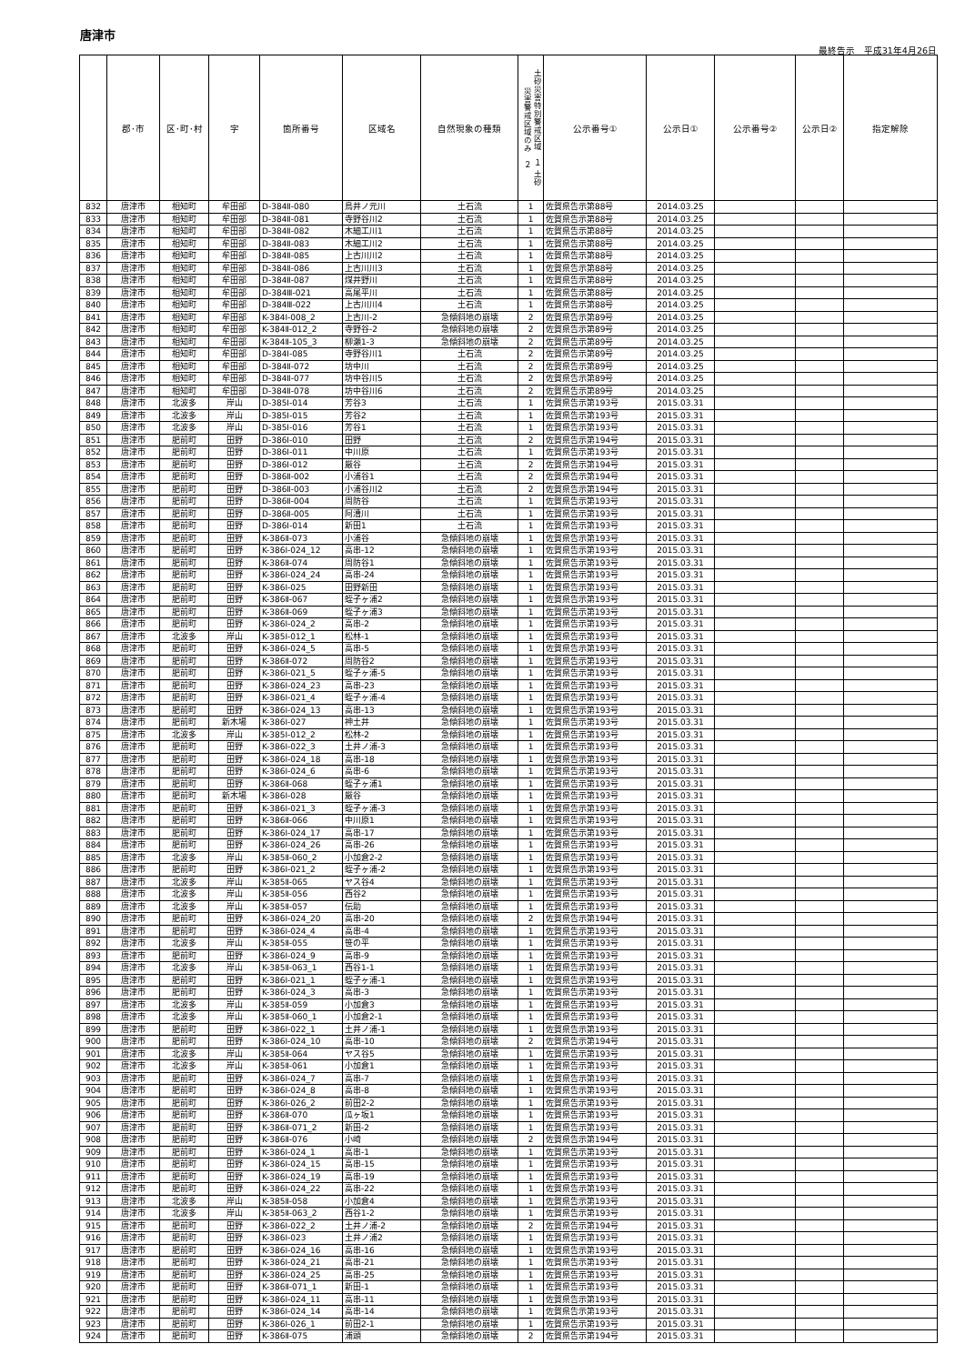唐津市
最終告示　平成31年4月26日
| | 郡･市 | 区･町･村 | 字 | 箇所番号 | 区域名 | 自然現象の種類 | 土砂災害特別警戒区域 １ 土砂災害警戒区域のみ ２ | 公示番号① | 公示日① | 公示番号② | 公示日② | 指定解除 |
| --- | --- | --- | --- | --- | --- | --- | --- | --- | --- | --- | --- | --- |
| 832 | 唐津市 | 相知町 | 牟田部 | D-384Ⅱ-080 | 鳥井ノ元川 | 土石流 | 1 | 佐賀県告示第88号 | 2014.03.25 | | | |
| 833 | 唐津市 | 相知町 | 牟田部 | D-384Ⅱ-081 | 寺野谷川2 | 土石流 | 1 | 佐賀県告示第88号 | 2014.03.25 | | | |
| 834 | 唐津市 | 相知町 | 牟田部 | D-384Ⅱ-082 | 木細工川1 | 土石流 | 1 | 佐賀県告示第88号 | 2014.03.25 | | | |
| 835 | 唐津市 | 相知町 | 牟田部 | D-384Ⅱ-083 | 木細工川2 | 土石流 | 1 | 佐賀県告示第88号 | 2014.03.25 | | | |
| 836 | 唐津市 | 相知町 | 牟田部 | D-384Ⅱ-085 | 上古川川2 | 土石流 | 1 | 佐賀県告示第88号 | 2014.03.25 | | | |
| 837 | 唐津市 | 相知町 | 牟田部 | D-384Ⅱ-086 | 上古川川3 | 土石流 | 1 | 佐賀県告示第88号 | 2014.03.25 | | | |
| 838 | 唐津市 | 相知町 | 牟田部 | D-384Ⅱ-087 | 煤井野川 | 土石流 | 1 | 佐賀県告示第88号 | 2014.03.25 | | | |
| 839 | 唐津市 | 相知町 | 牟田部 | D-384Ⅲ-021 | 高尾平川 | 土石流 | 1 | 佐賀県告示第88号 | 2014.03.25 | | | |
| 840 | 唐津市 | 相知町 | 牟田部 | D-384Ⅲ-022 | 上古川川4 | 土石流 | 1 | 佐賀県告示第88号 | 2014.03.25 | | | |
| 841 | 唐津市 | 相知町 | 牟田部 | K-384Ⅰ-008_2 | 上古川-2 | 急傾斜地の崩壊 | 2 | 佐賀県告示第89号 | 2014.03.25 | | | |
| 842 | 唐津市 | 相知町 | 牟田部 | K-384Ⅱ-012_2 | 寺野谷-2 | 急傾斜地の崩壊 | 2 | 佐賀県告示第89号 | 2014.03.25 | | | |
| 843 | 唐津市 | 相知町 | 牟田部 | K-384Ⅱ-105_3 | 柳瀬1-3 | 急傾斜地の崩壊 | 2 | 佐賀県告示第89号 | 2014.03.25 | | | |
| 844 | 唐津市 | 相知町 | 牟田部 | D-384Ⅰ-085 | 寺野谷川1 | 土石流 | 2 | 佐賀県告示第89号 | 2014.03.25 | | | |
| 845 | 唐津市 | 相知町 | 牟田部 | D-384Ⅱ-072 | 坊中川 | 土石流 | 2 | 佐賀県告示第89号 | 2014.03.25 | | | |
| 846 | 唐津市 | 相知町 | 牟田部 | D-384Ⅱ-077 | 坊中谷川5 | 土石流 | 2 | 佐賀県告示第89号 | 2014.03.25 | | | |
| 847 | 唐津市 | 相知町 | 牟田部 | D-384Ⅱ-078 | 坊中谷川6 | 土石流 | 2 | 佐賀県告示第89号 | 2014.03.25 | | | |
| 848 | 唐津市 | 北波多 | 岸山 | D-385Ⅰ-014 | 芳谷3 | 土石流 | 1 | 佐賀県告示第193号 | 2015.03.31 | | | |
| 849 | 唐津市 | 北波多 | 岸山 | D-385Ⅰ-015 | 芳谷2 | 土石流 | 1 | 佐賀県告示第193号 | 2015.03.31 | | | |
| 850 | 唐津市 | 北波多 | 岸山 | D-385Ⅰ-016 | 芳谷1 | 土石流 | 1 | 佐賀県告示第193号 | 2015.03.31 | | | |
| 851 | 唐津市 | 肥前町 | 田野 | D-386Ⅰ-010 | 田野 | 土石流 | 2 | 佐賀県告示第194号 | 2015.03.31 | | | |
| 852 | 唐津市 | 肥前町 | 田野 | D-386Ⅰ-011 | 中川原 | 土石流 | 1 | 佐賀県告示第193号 | 2015.03.31 | | | |
| 853 | 唐津市 | 肥前町 | 田野 | D-386Ⅰ-012 | 厳谷 | 土石流 | 2 | 佐賀県告示第194号 | 2015.03.31 | | | |
| 854 | 唐津市 | 肥前町 | 田野 | D-386Ⅱ-002 | 小浦谷1 | 土石流 | 2 | 佐賀県告示第194号 | 2015.03.31 | | | |
| 855 | 唐津市 | 肥前町 | 田野 | D-386Ⅱ-003 | 小浦谷川2 | 土石流 | 2 | 佐賀県告示第194号 | 2015.03.31 | | | |
| 856 | 唐津市 | 肥前町 | 田野 | D-386Ⅱ-004 | 周防谷 | 土石流 | 1 | 佐賀県告示第193号 | 2015.03.31 | | | |
| 857 | 唐津市 | 肥前町 | 田野 | D-386Ⅱ-005 | 阿漕川 | 土石流 | 1 | 佐賀県告示第193号 | 2015.03.31 | | | |
| 858 | 唐津市 | 肥前町 | 田野 | D-386Ⅰ-014 | 新田1 | 土石流 | 1 | 佐賀県告示第193号 | 2015.03.31 | | | |
| 859 | 唐津市 | 肥前町 | 田野 | K-386Ⅱ-073 | 小浦谷 | 急傾斜地の崩壊 | 1 | 佐賀県告示第193号 | 2015.03.31 | | | |
| 860 | 唐津市 | 肥前町 | 田野 | K-386Ⅰ-024_12 | 高串-12 | 急傾斜地の崩壊 | 1 | 佐賀県告示第193号 | 2015.03.31 | | | |
| 861 | 唐津市 | 肥前町 | 田野 | K-386Ⅱ-074 | 周防谷1 | 急傾斜地の崩壊 | 1 | 佐賀県告示第193号 | 2015.03.31 | | | |
| 862 | 唐津市 | 肥前町 | 田野 | K-386Ⅰ-024_24 | 高串-24 | 急傾斜地の崩壊 | 1 | 佐賀県告示第193号 | 2015.03.31 | | | |
| 863 | 唐津市 | 肥前町 | 田野 | K-386Ⅰ-025 | 田野新田 | 急傾斜地の崩壊 | 1 | 佐賀県告示第193号 | 2015.03.31 | | | |
| 864 | 唐津市 | 肥前町 | 田野 | K-386Ⅱ-067 | 蛭子ヶ浦2 | 急傾斜地の崩壊 | 1 | 佐賀県告示第193号 | 2015.03.31 | | | |
| 865 | 唐津市 | 肥前町 | 田野 | K-386Ⅱ-069 | 蛭子ヶ浦3 | 急傾斜地の崩壊 | 1 | 佐賀県告示第193号 | 2015.03.31 | | | |
| 866 | 唐津市 | 肥前町 | 田野 | K-386Ⅰ-024_2 | 高串-2 | 急傾斜地の崩壊 | 1 | 佐賀県告示第193号 | 2015.03.31 | | | |
| 867 | 唐津市 | 北波多 | 岸山 | K-385Ⅰ-012_1 | 松林-1 | 急傾斜地の崩壊 | 1 | 佐賀県告示第193号 | 2015.03.31 | | | |
| 868 | 唐津市 | 肥前町 | 田野 | K-386Ⅰ-024_5 | 高串-5 | 急傾斜地の崩壊 | 1 | 佐賀県告示第193号 | 2015.03.31 | | | |
| 869 | 唐津市 | 肥前町 | 田野 | K-386Ⅱ-072 | 周防谷2 | 急傾斜地の崩壊 | 1 | 佐賀県告示第193号 | 2015.03.31 | | | |
| 870 | 唐津市 | 肥前町 | 田野 | K-386Ⅰ-021_5 | 蛭子ヶ浦-5 | 急傾斜地の崩壊 | 1 | 佐賀県告示第193号 | 2015.03.31 | | | |
| 871 | 唐津市 | 肥前町 | 田野 | K-386Ⅰ-024_23 | 高串-23 | 急傾斜地の崩壊 | 1 | 佐賀県告示第193号 | 2015.03.31 | | | |
| 872 | 唐津市 | 肥前町 | 田野 | K-386Ⅰ-021_4 | 蛭子ヶ浦-4 | 急傾斜地の崩壊 | 1 | 佐賀県告示第193号 | 2015.03.31 | | | |
| 873 | 唐津市 | 肥前町 | 田野 | K-386Ⅰ-024_13 | 高串-13 | 急傾斜地の崩壊 | 1 | 佐賀県告示第193号 | 2015.03.31 | | | |
| 874 | 唐津市 | 肥前町 | 新木場 | K-386Ⅰ-027 | 神土井 | 急傾斜地の崩壊 | 1 | 佐賀県告示第193号 | 2015.03.31 | | | |
| 875 | 唐津市 | 北波多 | 岸山 | K-385Ⅰ-012_2 | 松林-2 | 急傾斜地の崩壊 | 1 | 佐賀県告示第193号 | 2015.03.31 | | | |
| 876 | 唐津市 | 肥前町 | 田野 | K-386Ⅰ-022_3 | 土井ノ浦-3 | 急傾斜地の崩壊 | 1 | 佐賀県告示第193号 | 2015.03.31 | | | |
| 877 | 唐津市 | 肥前町 | 田野 | K-386Ⅰ-024_18 | 高串-18 | 急傾斜地の崩壊 | 1 | 佐賀県告示第193号 | 2015.03.31 | | | |
| 878 | 唐津市 | 肥前町 | 田野 | K-386Ⅰ-024_6 | 高串-6 | 急傾斜地の崩壊 | 1 | 佐賀県告示第193号 | 2015.03.31 | | | |
| 879 | 唐津市 | 肥前町 | 田野 | K-386Ⅱ-068 | 蛭子ヶ浦1 | 急傾斜地の崩壊 | 1 | 佐賀県告示第193号 | 2015.03.31 | | | |
| 880 | 唐津市 | 肥前町 | 新木場 | K-386Ⅰ-028 | 厳谷 | 急傾斜地の崩壊 | 1 | 佐賀県告示第193号 | 2015.03.31 | | | |
| 881 | 唐津市 | 肥前町 | 田野 | K-386Ⅰ-021_3 | 蛭子ヶ浦-3 | 急傾斜地の崩壊 | 1 | 佐賀県告示第193号 | 2015.03.31 | | | |
| 882 | 唐津市 | 肥前町 | 田野 | K-386Ⅱ-066 | 中川原1 | 急傾斜地の崩壊 | 1 | 佐賀県告示第193号 | 2015.03.31 | | | |
| 883 | 唐津市 | 肥前町 | 田野 | K-386Ⅰ-024_17 | 高串-17 | 急傾斜地の崩壊 | 1 | 佐賀県告示第193号 | 2015.03.31 | | | |
| 884 | 唐津市 | 肥前町 | 田野 | K-386Ⅰ-024_26 | 高串-26 | 急傾斜地の崩壊 | 1 | 佐賀県告示第193号 | 2015.03.31 | | | |
| 885 | 唐津市 | 北波多 | 岸山 | K-385Ⅱ-060_2 | 小加倉2-2 | 急傾斜地の崩壊 | 1 | 佐賀県告示第193号 | 2015.03.31 | | | |
| 886 | 唐津市 | 肥前町 | 田野 | K-386Ⅰ-021_2 | 蛭子ヶ浦-2 | 急傾斜地の崩壊 | 1 | 佐賀県告示第193号 | 2015.03.31 | | | |
| 887 | 唐津市 | 北波多 | 岸山 | K-385Ⅱ-065 | ヤス谷4 | 急傾斜地の崩壊 | 1 | 佐賀県告示第193号 | 2015.03.31 | | | |
| 888 | 唐津市 | 北波多 | 岸山 | K-385Ⅱ-056 | 西谷2 | 急傾斜地の崩壊 | 1 | 佐賀県告示第193号 | 2015.03.31 | | | |
| 889 | 唐津市 | 北波多 | 岸山 | K-385Ⅱ-057 | 伝助 | 急傾斜地の崩壊 | 1 | 佐賀県告示第193号 | 2015.03.31 | | | |
| 890 | 唐津市 | 肥前町 | 田野 | K-386Ⅰ-024_20 | 高串-20 | 急傾斜地の崩壊 | 2 | 佐賀県告示第194号 | 2015.03.31 | | | |
| 891 | 唐津市 | 肥前町 | 田野 | K-386Ⅰ-024_4 | 高串-4 | 急傾斜地の崩壊 | 1 | 佐賀県告示第193号 | 2015.03.31 | | | |
| 892 | 唐津市 | 北波多 | 岸山 | K-385Ⅱ-055 | 笹の平 | 急傾斜地の崩壊 | 1 | 佐賀県告示第193号 | 2015.03.31 | | | |
| 893 | 唐津市 | 肥前町 | 田野 | K-386Ⅰ-024_9 | 高串-9 | 急傾斜地の崩壊 | 1 | 佐賀県告示第193号 | 2015.03.31 | | | |
| 894 | 唐津市 | 北波多 | 岸山 | K-385Ⅱ-063_1 | 西谷1-1 | 急傾斜地の崩壊 | 1 | 佐賀県告示第193号 | 2015.03.31 | | | |
| 895 | 唐津市 | 肥前町 | 田野 | K-386Ⅰ-021_1 | 蛭子ヶ浦-1 | 急傾斜地の崩壊 | 1 | 佐賀県告示第193号 | 2015.03.31 | | | |
| 896 | 唐津市 | 肥前町 | 田野 | K-386Ⅰ-024_3 | 高串-3 | 急傾斜地の崩壊 | 1 | 佐賀県告示第193号 | 2015.03.31 | | | |
| 897 | 唐津市 | 北波多 | 岸山 | K-385Ⅱ-059 | 小加倉3 | 急傾斜地の崩壊 | 1 | 佐賀県告示第193号 | 2015.03.31 | | | |
| 898 | 唐津市 | 北波多 | 岸山 | K-385Ⅱ-060_1 | 小加倉2-1 | 急傾斜地の崩壊 | 1 | 佐賀県告示第193号 | 2015.03.31 | | | |
| 899 | 唐津市 | 肥前町 | 田野 | K-386Ⅰ-022_1 | 土井ノ浦-1 | 急傾斜地の崩壊 | 1 | 佐賀県告示第193号 | 2015.03.31 | | | |
| 900 | 唐津市 | 肥前町 | 田野 | K-386Ⅰ-024_10 | 高串-10 | 急傾斜地の崩壊 | 2 | 佐賀県告示第194号 | 2015.03.31 | | | |
| 901 | 唐津市 | 北波多 | 岸山 | K-385Ⅱ-064 | ヤス谷5 | 急傾斜地の崩壊 | 1 | 佐賀県告示第193号 | 2015.03.31 | | | |
| 902 | 唐津市 | 北波多 | 岸山 | K-385Ⅱ-061 | 小加倉1 | 急傾斜地の崩壊 | 1 | 佐賀県告示第193号 | 2015.03.31 | | | |
| 903 | 唐津市 | 肥前町 | 田野 | K-386Ⅰ-024_7 | 高串-7 | 急傾斜地の崩壊 | 1 | 佐賀県告示第193号 | 2015.03.31 | | | |
| 904 | 唐津市 | 肥前町 | 田野 | K-386Ⅰ-024_8 | 高串-8 | 急傾斜地の崩壊 | 1 | 佐賀県告示第193号 | 2015.03.31 | | | |
| 905 | 唐津市 | 肥前町 | 田野 | K-386Ⅰ-026_2 | 前田2-2 | 急傾斜地の崩壊 | 1 | 佐賀県告示第193号 | 2015.03.31 | | | |
| 906 | 唐津市 | 肥前町 | 田野 | K-386Ⅱ-070 | 瓜ヶ坂1 | 急傾斜地の崩壊 | 1 | 佐賀県告示第193号 | 2015.03.31 | | | |
| 907 | 唐津市 | 肥前町 | 田野 | K-386Ⅱ-071_2 | 新田-2 | 急傾斜地の崩壊 | 1 | 佐賀県告示第193号 | 2015.03.31 | | | |
| 908 | 唐津市 | 肥前町 | 田野 | K-386Ⅱ-076 | 小崎 | 急傾斜地の崩壊 | 2 | 佐賀県告示第194号 | 2015.03.31 | | | |
| 909 | 唐津市 | 肥前町 | 田野 | K-386Ⅰ-024_1 | 高串-1 | 急傾斜地の崩壊 | 1 | 佐賀県告示第193号 | 2015.03.31 | | | |
| 910 | 唐津市 | 肥前町 | 田野 | K-386Ⅰ-024_15 | 高串-15 | 急傾斜地の崩壊 | 1 | 佐賀県告示第193号 | 2015.03.31 | | | |
| 911 | 唐津市 | 肥前町 | 田野 | K-386Ⅰ-024_19 | 高串-19 | 急傾斜地の崩壊 | 1 | 佐賀県告示第193号 | 2015.03.31 | | | |
| 912 | 唐津市 | 肥前町 | 田野 | K-386Ⅰ-024_22 | 高串-22 | 急傾斜地の崩壊 | 1 | 佐賀県告示第193号 | 2015.03.31 | | | |
| 913 | 唐津市 | 北波多 | 岸山 | K-385Ⅱ-058 | 小加倉4 | 急傾斜地の崩壊 | 1 | 佐賀県告示第193号 | 2015.03.31 | | | |
| 914 | 唐津市 | 北波多 | 岸山 | K-385Ⅱ-063_2 | 西谷1-2 | 急傾斜地の崩壊 | 1 | 佐賀県告示第193号 | 2015.03.31 | | | |
| 915 | 唐津市 | 肥前町 | 田野 | K-386Ⅰ-022_2 | 土井ノ浦-2 | 急傾斜地の崩壊 | 2 | 佐賀県告示第194号 | 2015.03.31 | | | |
| 916 | 唐津市 | 肥前町 | 田野 | K-386Ⅰ-023 | 土井ノ浦2 | 急傾斜地の崩壊 | 1 | 佐賀県告示第193号 | 2015.03.31 | | | |
| 917 | 唐津市 | 肥前町 | 田野 | K-386Ⅰ-024_16 | 高串-16 | 急傾斜地の崩壊 | 1 | 佐賀県告示第193号 | 2015.03.31 | | | |
| 918 | 唐津市 | 肥前町 | 田野 | K-386Ⅰ-024_21 | 高串-21 | 急傾斜地の崩壊 | 1 | 佐賀県告示第193号 | 2015.03.31 | | | |
| 919 | 唐津市 | 肥前町 | 田野 | K-386Ⅰ-024_25 | 高串-25 | 急傾斜地の崩壊 | 1 | 佐賀県告示第193号 | 2015.03.31 | | | |
| 920 | 唐津市 | 肥前町 | 田野 | K-386Ⅱ-071_1 | 新田-1 | 急傾斜地の崩壊 | 1 | 佐賀県告示第193号 | 2015.03.31 | | | |
| 921 | 唐津市 | 肥前町 | 田野 | K-386Ⅰ-024_11 | 高串-11 | 急傾斜地の崩壊 | 1 | 佐賀県告示第193号 | 2015.03.31 | | | |
| 922 | 唐津市 | 肥前町 | 田野 | K-386Ⅰ-024_14 | 高串-14 | 急傾斜地の崩壊 | 1 | 佐賀県告示第193号 | 2015.03.31 | | | |
| 923 | 唐津市 | 肥前町 | 田野 | K-386Ⅰ-026_1 | 前田2-1 | 急傾斜地の崩壊 | 1 | 佐賀県告示第193号 | 2015.03.31 | | | |
| 924 | 唐津市 | 肥前町 | 田野 | K-386Ⅱ-075 | 浦頭 | 急傾斜地の崩壊 | 2 | 佐賀県告示第194号 | 2015.03.31 | | | |